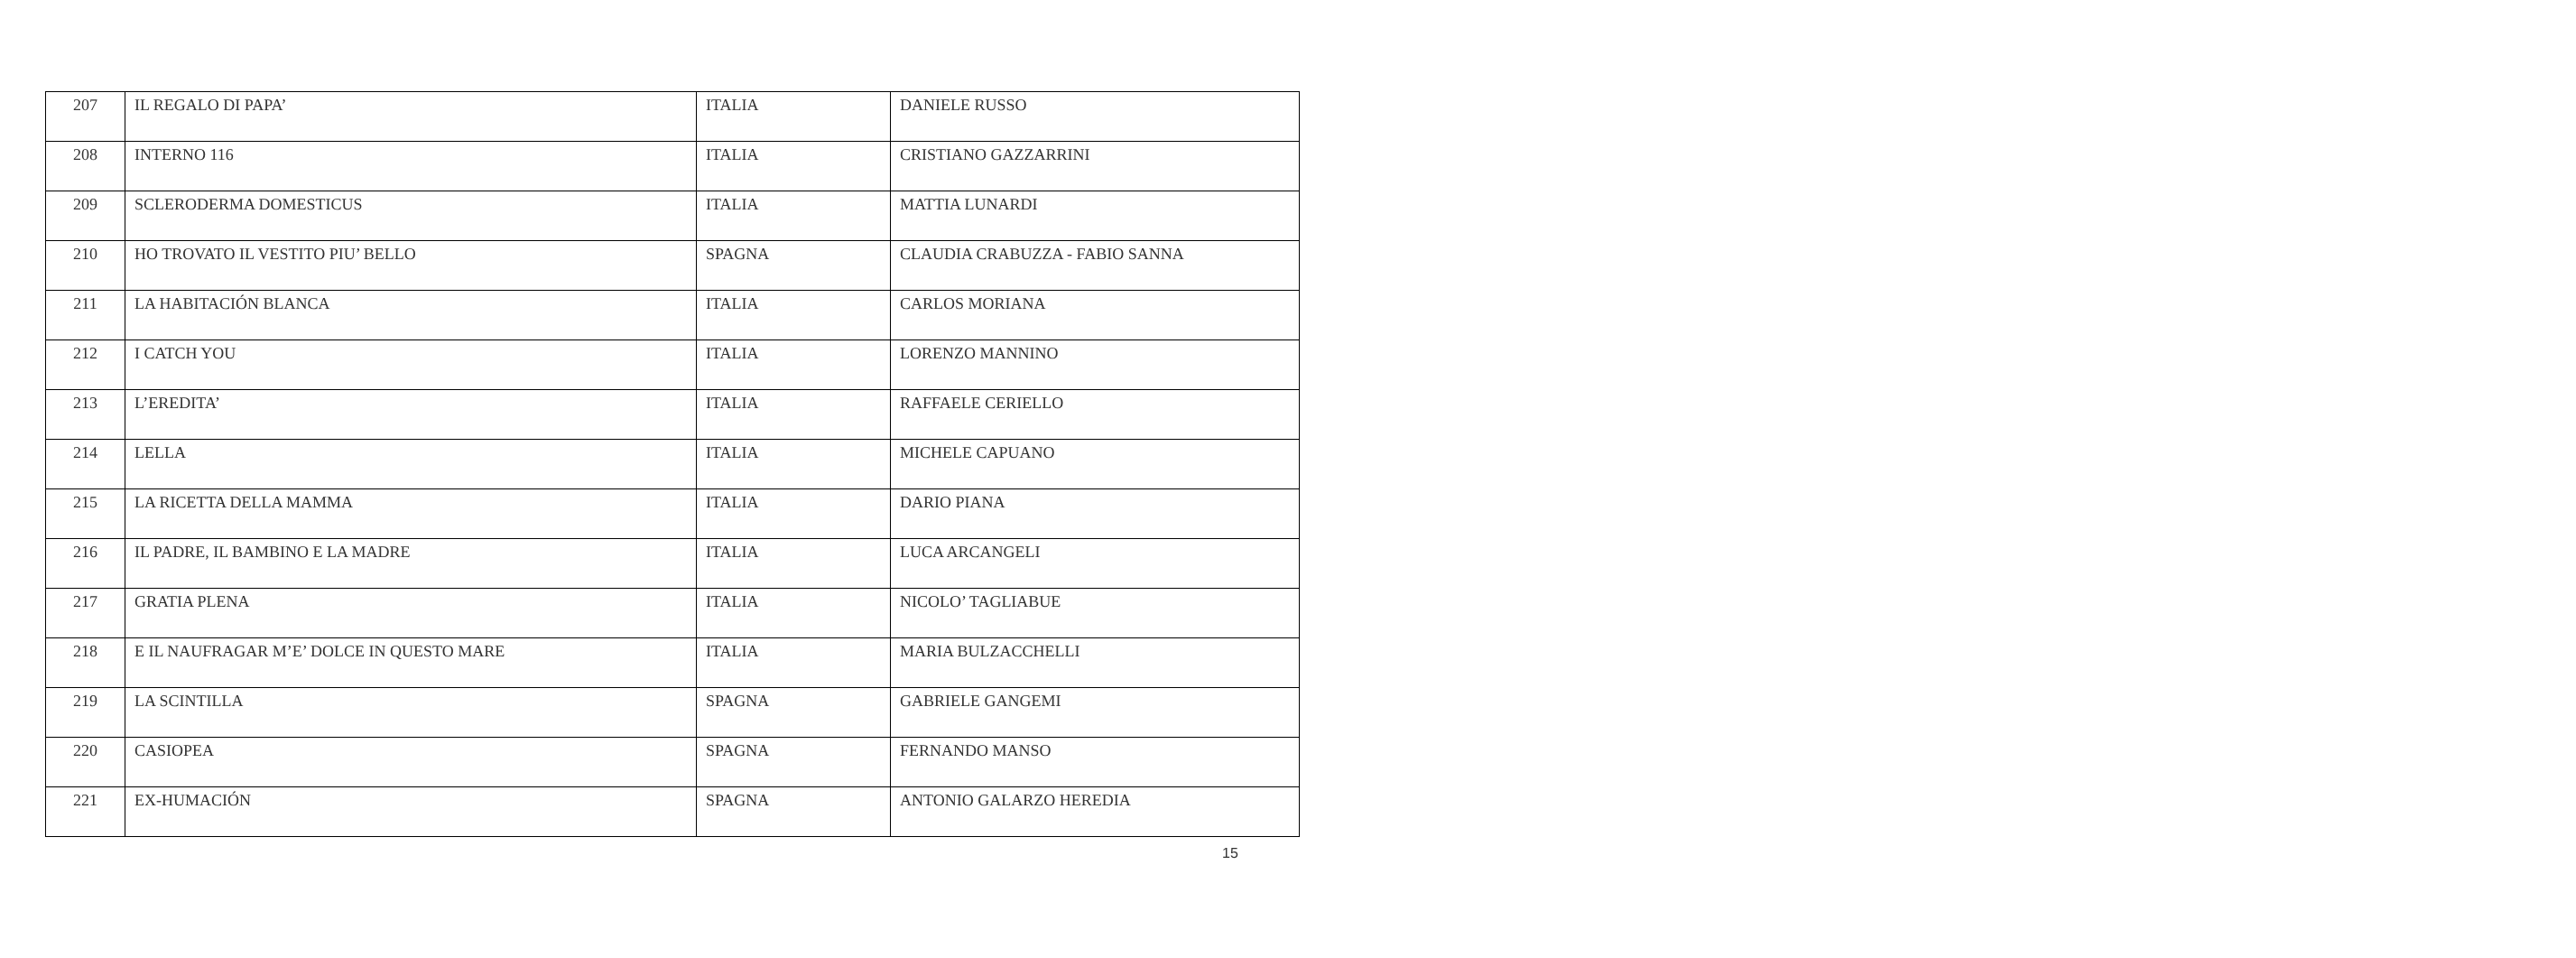| 207 | IL REGALO DI PAPA’ | ITALIA | DANIELE RUSSO |
| 208 | INTERNO 116 | ITALIA | CRISTIANO GAZZARRINI |
| 209 | SCLERODERMA DOMESTICUS | ITALIA | MATTIA LUNARDI |
| 210 | HO TROVATO IL VESTITO PIU’ BELLO | SPAGNA | CLAUDIA CRABUZZA - FABIO SANNA |
| 211 | LA HABITACIÓN BLANCA | ITALIA | CARLOS MORIANA |
| 212 | I CATCH YOU | ITALIA | LORENZO MANNINO |
| 213 | L’EREDITA’ | ITALIA | RAFFAELE CERIELLO |
| 214 | LELLA | ITALIA | MICHELE CAPUANO |
| 215 | LA RICETTA DELLA MAMMA | ITALIA | DARIO PIANA |
| 216 | IL PADRE, IL BAMBINO E LA MADRE | ITALIA | LUCA ARCANGELI |
| 217 | GRATIA PLENA | ITALIA | NICOLO’ TAGLIABUE |
| 218 | E IL NAUFRAGAR M’E’ DOLCE IN QUESTO MARE | ITALIA | MARIA BULZACCHELLI |
| 219 | LA SCINTILLA | SPAGNA | GABRIELE GANGEMI |
| 220 | CASIOPEA | SPAGNA | FERNANDO MANSO |
| 221 | EX-HUMACIÓN | SPAGNA | ANTONIO GALARZO HEREDIA |
15